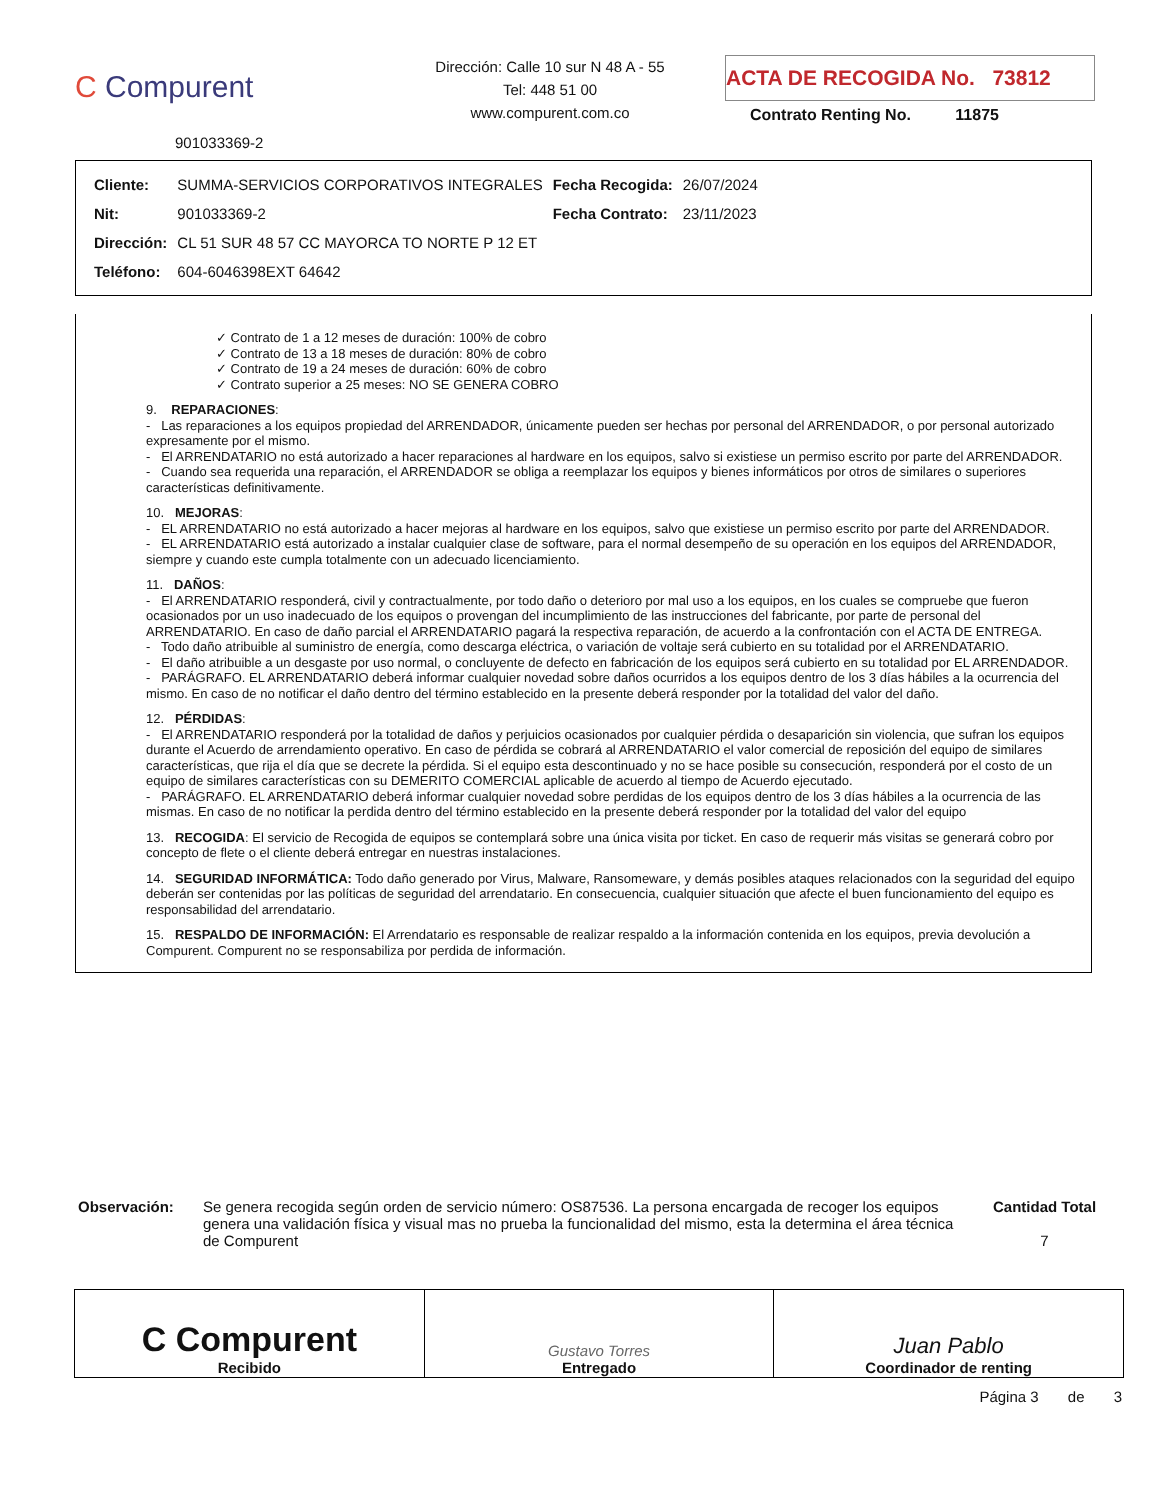C Compurent
901033369-2
Dirección: Calle 10 sur N 48 A - 55
Tel: 448 51 00
www.compurent.com.co
ACTA DE RECOGIDA No. 73812
Contrato Renting No. 11875
| Cliente: | SUMMA-SERVICIOS CORPORATIVOS INTEGRALES | Fecha Recogida: | 26/07/2024 |
| Nit: | 901033369-2 | Fecha Contrato: | 23/11/2023 |
| Dirección: | CL 51 SUR 48 57 CC MAYORCA TO NORTE P 12 ET | | |
| Teléfono: | 604-6046398EXT 64642 | | |
✓ Contrato de 1 a 12 meses de duración: 100% de cobro
✓ Contrato de 13 a 18 meses de duración: 80% de cobro
✓ Contrato de 19 a 24 meses de duración: 60% de cobro
✓ Contrato superior a 25 meses: NO SE GENERA COBRO
9. REPARACIONES:
- Las reparaciones a los equipos propiedad del ARRENDADOR, únicamente pueden ser hechas por personal del ARRENDADOR, o por personal autorizado expresamente por el mismo.
- El ARRENDATARIO no está autorizado a hacer reparaciones al hardware en los equipos, salvo si existiese un permiso escrito por parte del ARRENDADOR.
- Cuando sea requerida una reparación, el ARRENDADOR se obliga a reemplazar los equipos y bienes informáticos por otros de similares o superiores características definitivamente.
10. MEJORAS:
- EL ARRENDATARIO no está autorizado a hacer mejoras al hardware en los equipos, salvo que existiese un permiso escrito por parte del ARRENDADOR.
- EL ARRENDATARIO está autorizado a instalar cualquier clase de software, para el normal desempeño de su operación en los equipos del ARRENDADOR, siempre y cuando este cumpla totalmente con un adecuado licenciamiento.
11. DAÑOS:
- El ARRENDATARIO responderá, civil y contractualmente, por todo daño o deterioro por mal uso a los equipos, en los cuales se compruebe que fueron ocasionados por un uso inadecuado de los equipos o provengan del incumplimiento de las instrucciones del fabricante, por parte de personal del ARRENDATARIO. En caso de daño parcial el ARRENDATARIO pagará la respectiva reparación, de acuerdo a la confrontación con el ACTA DE ENTREGA.
- Todo daño atribuible al suministro de energía, como descarga eléctrica, o variación de voltaje será cubierto en su totalidad por el ARRENDATARIO.
- El daño atribuible a un desgaste por uso normal, o concluyente de defecto en fabricación de los equipos será cubierto en su totalidad por EL ARRENDADOR.
- PARÁGRAFO. EL ARRENDATARIO deberá informar cualquier novedad sobre daños ocurridos a los equipos dentro de los 3 días hábiles a la ocurrencia del mismo. En caso de no notificar el daño dentro del término establecido en la presente deberá responder por la totalidad del valor del daño.
12. PÉRDIDAS:
- El ARRENDATARIO responderá por la totalidad de daños y perjuicios ocasionados por cualquier pérdida o desaparición sin violencia, que sufran los equipos durante el Acuerdo de arrendamiento operativo. En caso de pérdida se cobrará al ARRENDATARIO el valor comercial de reposición del equipo de similares características, que rija el día que se decrete la pérdida. Si el equipo esta descontinuado y no se hace posible su consecución, responderá por el costo de un equipo de similares características con su DEMERITO COMERCIAL aplicable de acuerdo al tiempo de Acuerdo ejecutado.
- PARÁGRAFO. EL ARRENDATARIO deberá informar cualquier novedad sobre perdidas de los equipos dentro de los 3 días hábiles a la ocurrencia de las mismas. En caso de no notificar la perdida dentro del término establecido en la presente deberá responder por la totalidad del valor del equipo
13. RECOGIDA: El servicio de Recogida de equipos se contemplará sobre una única visita por ticket. En caso de requerir más visitas se generará cobro por concepto de flete o el cliente deberá entregar en nuestras instalaciones.
14. SEGURIDAD INFORMÁTICA: Todo daño generado por Virus, Malware, Ransomeware, y demás posibles ataques relacionados con la seguridad del equipo deberán ser contenidas por las políticas de seguridad del arrendatario. En consecuencia, cualquier situación que afecte el buen funcionamiento del equipo es responsabilidad del arrendatario.
15. RESPALDO DE INFORMACIÓN: El Arrendatario es responsable de realizar respaldo a la información contenida en los equipos, previa devolución a Compurent. Compurent no se responsabiliza por perdida de información.
Observación: Se genera recogida según orden de servicio número: OS87536. La persona encargada de recoger los equipos genera una validación física y visual mas no prueba la funcionalidad del mismo, esta la determina el área técnica de Compurent
Cantidad Total
7
| C Compurent Recibido | Gustavo Torres Entregado | Juan Pablo Coordinador de renting |
Página 3 de 3